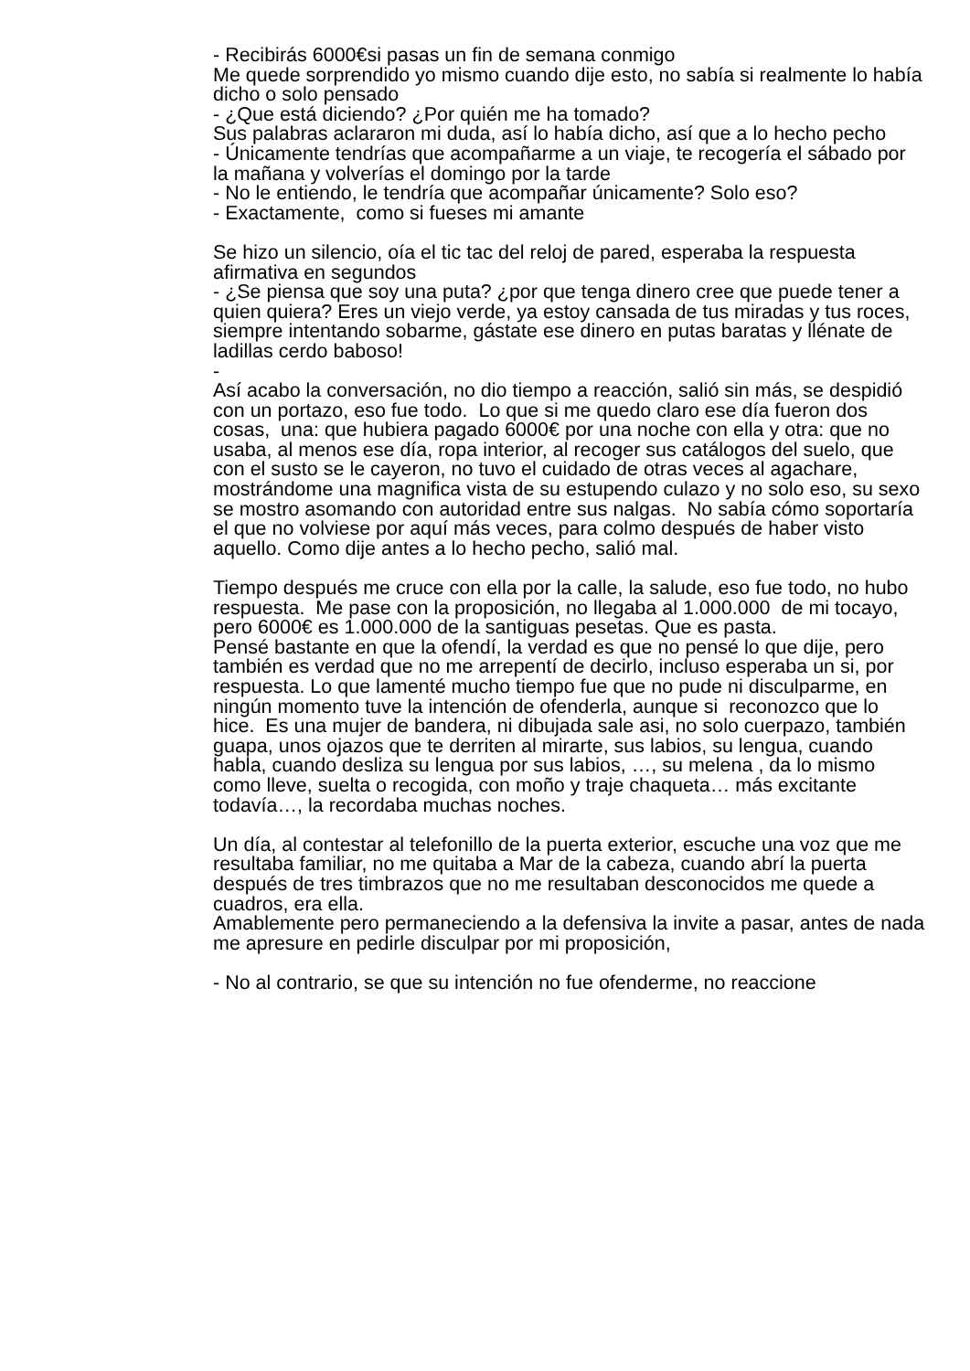- Recibirás 6000€si pasas un fin de semana conmigo
Me quede sorprendido yo mismo cuando dije esto, no sabía si realmente lo había dicho o solo pensado
- ¿Que está diciendo? ¿Por quién me ha tomado?
Sus palabras aclararon mi duda, así lo había dicho, así que a lo hecho pecho
- Únicamente tendrías que acompañarme a un viaje, te recogería el sábado por la mañana y volverías el domingo por la tarde
- No le entiendo, le tendría que acompañar únicamente? Solo eso?
- Exactamente, como si fueses mi amante
Se hizo un silencio, oía el tic tac del reloj de pared, esperaba la respuesta afirmativa en segundos
- ¿Se piensa que soy una puta? ¿por que tenga dinero cree que puede tener a quien quiera? Eres un viejo verde, ya estoy cansada de tus miradas y tus roces, siempre intentando sobarme, gástate ese dinero en putas baratas y llénate de ladillas cerdo baboso!
-
Así acabo la conversación, no dio tiempo a reacción, salió sin más, se despidió con un portazo, eso fue todo. Lo que si me quedo claro ese día fueron dos cosas, una: que hubiera pagado 6000€ por una noche con ella y otra: que no usaba, al menos ese día, ropa interior, al recoger sus catálogos del suelo, que con el susto se le cayeron, no tuvo el cuidado de otras veces al agachare, mostrándome una magnifica vista de su estupendo culazo y no solo eso, su sexo se mostro asomando con autoridad entre sus nalgas. No sabía cómo soportaría el que no volviese por aquí más veces, para colmo después de haber visto aquello. Como dije antes a lo hecho pecho, salió mal.
Tiempo después me cruce con ella por la calle, la salude, eso fue todo, no hubo respuesta. Me pase con la proposición, no llegaba al 1.000.000 de mi tocayo, pero 6000€ es 1.000.000 de la santiguas pesetas. Que es pasta.
Pensé bastante en que la ofendí, la verdad es que no pensé lo que dije, pero también es verdad que no me arrepentí de decirlo, incluso esperaba un si, por respuesta. Lo que lamenté mucho tiempo fue que no pude ni disculparme, en ningún momento tuve la intención de ofenderla, aunque si reconozco que lo hice. Es una mujer de bandera, ni dibujada sale asi, no solo cuerpazo, también guapa, unos ojazos que te derriten al mirarte, sus labios, su lengua, cuando habla, cuando desliza su lengua por sus labios, …, su melena , da lo mismo como lleve, suelta o recogida, con moño y traje chaqueta… más excitante todavía…, la recordaba muchas noches.
Un día, al contestar al telefonillo de la puerta exterior, escuche una voz que me resultaba familiar, no me quitaba a Mar de la cabeza, cuando abrí la puerta después de tres timbrazos que no me resultaban desconocidos me quede a cuadros, era ella.
Amablemente pero permaneciendo a la defensiva la invite a pasar, antes de nada me apresure en pedirle disculpar por mi proposición,
- No al contrario, se que su intención no fue ofenderme, no reaccione